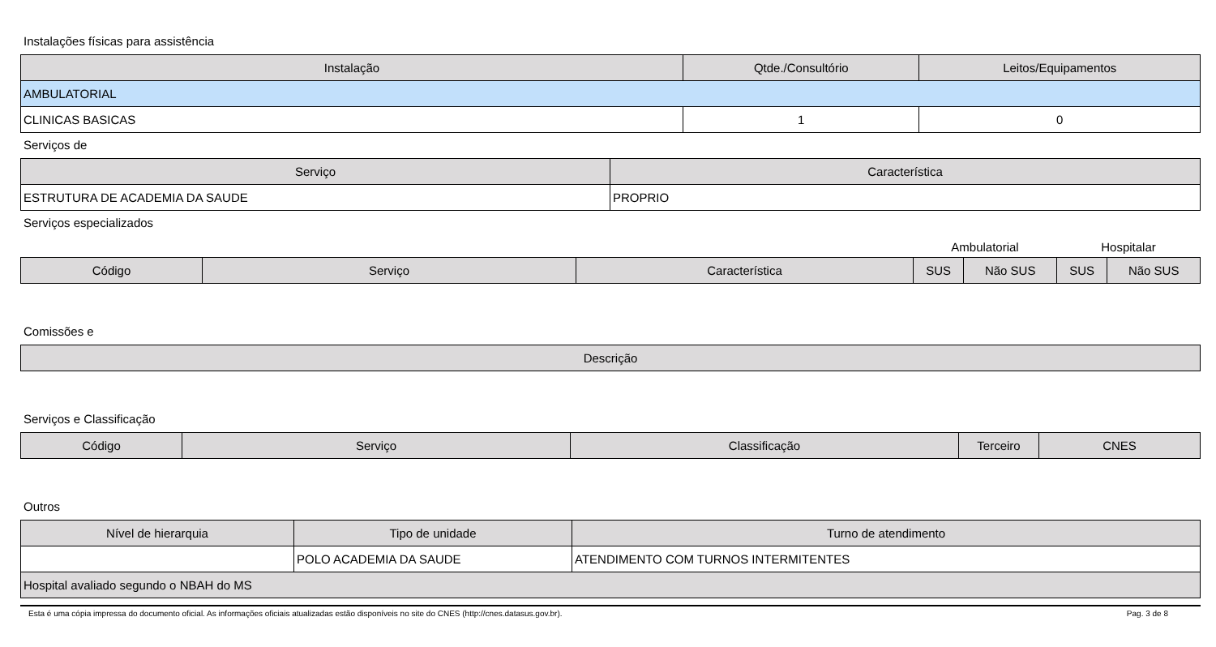Instalações físicas para assistência
| Instalação | Qtde./Consultório | Leitos/Equipamentos |
| --- | --- | --- |
| AMBULATORIAL | | |
| CLINICAS BASICAS | 1 | 0 |
Serviços de
| Serviço | Característica |
| --- | --- |
| ESTRUTURA DE ACADEMIA DA SAUDE | PROPRIO |
Serviços especializados
| | | | Ambulatorial | | Hospitalar | |
| Código | Serviço | Característica | SUS | Não SUS | SUS | Não SUS |
Comissões e
| Descrição |
| --- |
Serviços e Classificação
| Código | Serviço | Classificação | Terceiro | CNES |
| --- | --- | --- | --- | --- |
Outros
| Nível de hierarquia | Tipo de unidade | Turno de atendimento |
| --- | --- | --- |
| | POLO ACADEMIA DA SAUDE | ATENDIMENTO COM TURNOS INTERMITENTES |
| Hospital avaliado segundo o NBAH do MS | | |
Esta é uma cópia impressa do documento oficial. As informações oficiais atualizadas estão disponíveis no site do CNES (http://cnes.datasus.gov.br). Pag. 3 de 8